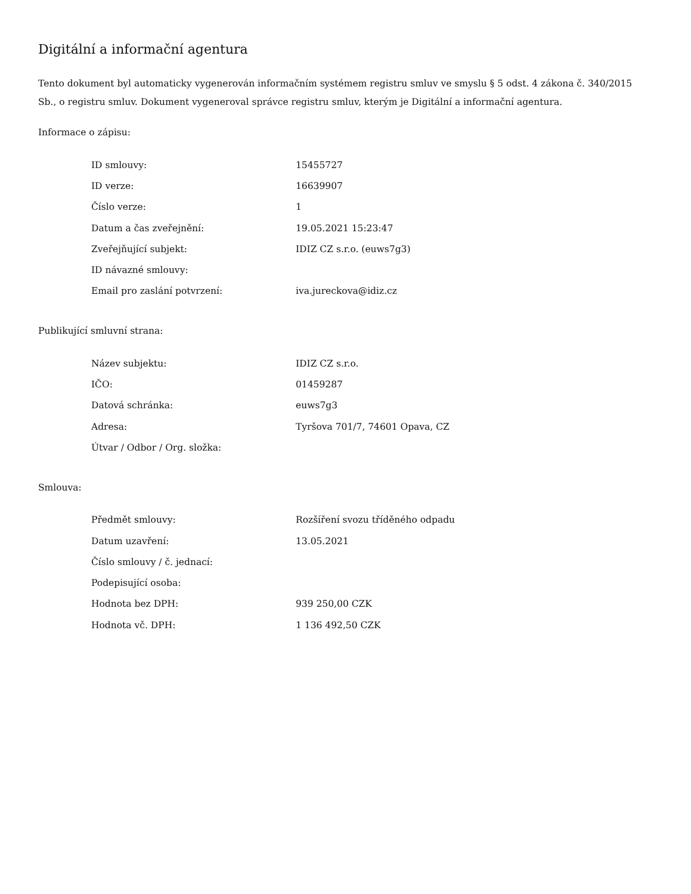Digitální a informační agentura
Tento dokument byl automaticky vygenerován informačním systémem registru smluv ve smyslu § 5 odst. 4 zákona č. 340/2015 Sb., o registru smluv. Dokument vygeneroval správce registru smluv, kterým je Digitální a informační agentura.
Informace o zápisu:
| ID smlouvy: | 15455727 |
| ID verze: | 16639907 |
| Číslo verze: | 1 |
| Datum a čas zveřejnění: | 19.05.2021 15:23:47 |
| Zveřejňující subjekt: | IDIZ CZ s.r.o. (euws7g3) |
| ID návazné smlouvy: | |
| Email pro zaslání potvrzení: | iva.jureckova@idiz.cz |
Publikující smluvní strana:
| Název subjektu: | IDIZ CZ s.r.o. |
| IČO: | 01459287 |
| Datová schránka: | euws7g3 |
| Adresa: | Tyršova 701/7, 74601 Opava, CZ |
| Útvar / Odbor / Org. složka: | |
Smlouva:
| Předmět smlouvy: | Rozšíření svozu tříděného odpadu |
| Datum uzavření: | 13.05.2021 |
| Číslo smlouvy / č. jednací: | |
| Podepisující osoba: | |
| Hodnota bez DPH: | 939 250,00 CZK |
| Hodnota vč. DPH: | 1 136 492,50 CZK |